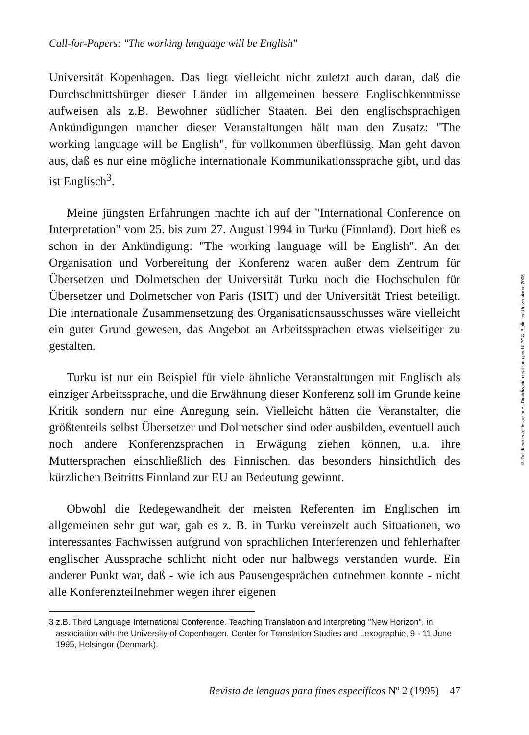Call-for-Papers: "The working language will be English"
Universität Kopenhagen. Das liegt vielleicht nicht zuletzt auch daran, daß die Durchschnittsbürger dieser Länder im allgemeinen bessere Englischkenntnisse aufweisen als z.B. Bewohner südlicher Staaten. Bei den englischsprachigen Ankündigungen mancher dieser Veranstaltungen hält man den Zusatz: "The working language will be English", für vollkommen überflüssig. Man geht davon aus, daß es nur eine mögliche internationale Kommunikationssprache gibt, und das ist Englisch<sup>3</sup>.
Meine jüngsten Erfahrungen machte ich auf der "International Conference on Interpretation" vom 25. bis zum 27. August 1994 in Turku (Finnland). Dort hieß es schon in der Ankündigung: "The working language will be English". An der Organisation und Vorbereitung der Konferenz waren außer dem Zentrum für Übersetzen und Dolmetschen der Universität Turku noch die Hochschulen für Übersetzer und Dolmetscher von Paris (ISIT) und der Universität Triest beteiligt. Die internationale Zusammensetzung des Organisationsausschusses wäre vielleicht ein guter Grund gewesen, das Angebot an Arbeitssprachen etwas vielseitiger zu gestalten.
Turku ist nur ein Beispiel für viele ähnliche Veranstaltungen mit Englisch als einziger Arbeitssprache, und die Erwähnung dieser Konferenz soll im Grunde keine Kritik sondern nur eine Anregung sein. Vielleicht hätten die Veranstalter, die größtenteils selbst Übersetzer und Dolmetscher sind oder ausbilden, eventuell auch noch andere Konferenzsprachen in Erwägung ziehen können, u.a. ihre Muttersprachen einschließlich des Finnischen, das besonders hinsichtlich des kürzlichen Beitritts Finnland zur EU an Bedeutung gewinnt.
Obwohl die Redegewandheit der meisten Referenten im Englischen im allgemeinen sehr gut war, gab es z. B. in Turku vereinzelt auch Situationen, wo interessantes Fachwissen aufgrund von sprachlichen Interferenzen und fehlerhafter englischer Aussprache schlicht nicht oder nur halbwegs verstanden wurde. Ein anderer Punkt war, daß - wie ich aus Pausengesprächen entnehmen konnte - nicht alle Konferenzteilnehmer wegen ihrer eigenen
3 z.B. Third Language International Conference. Teaching Translation and Interpreting "New Horizon", in association with the University of Copenhagen, Center for Translation Studies and Lexographie, 9 - 11 June 1995, Helsingor (Denmark).
Revista de lenguas para fines específicos Nº 2 (1995) 47
© Del documento, los autores. Digitalización realizada por ULPGC. Biblioteca Universitaria, 2006